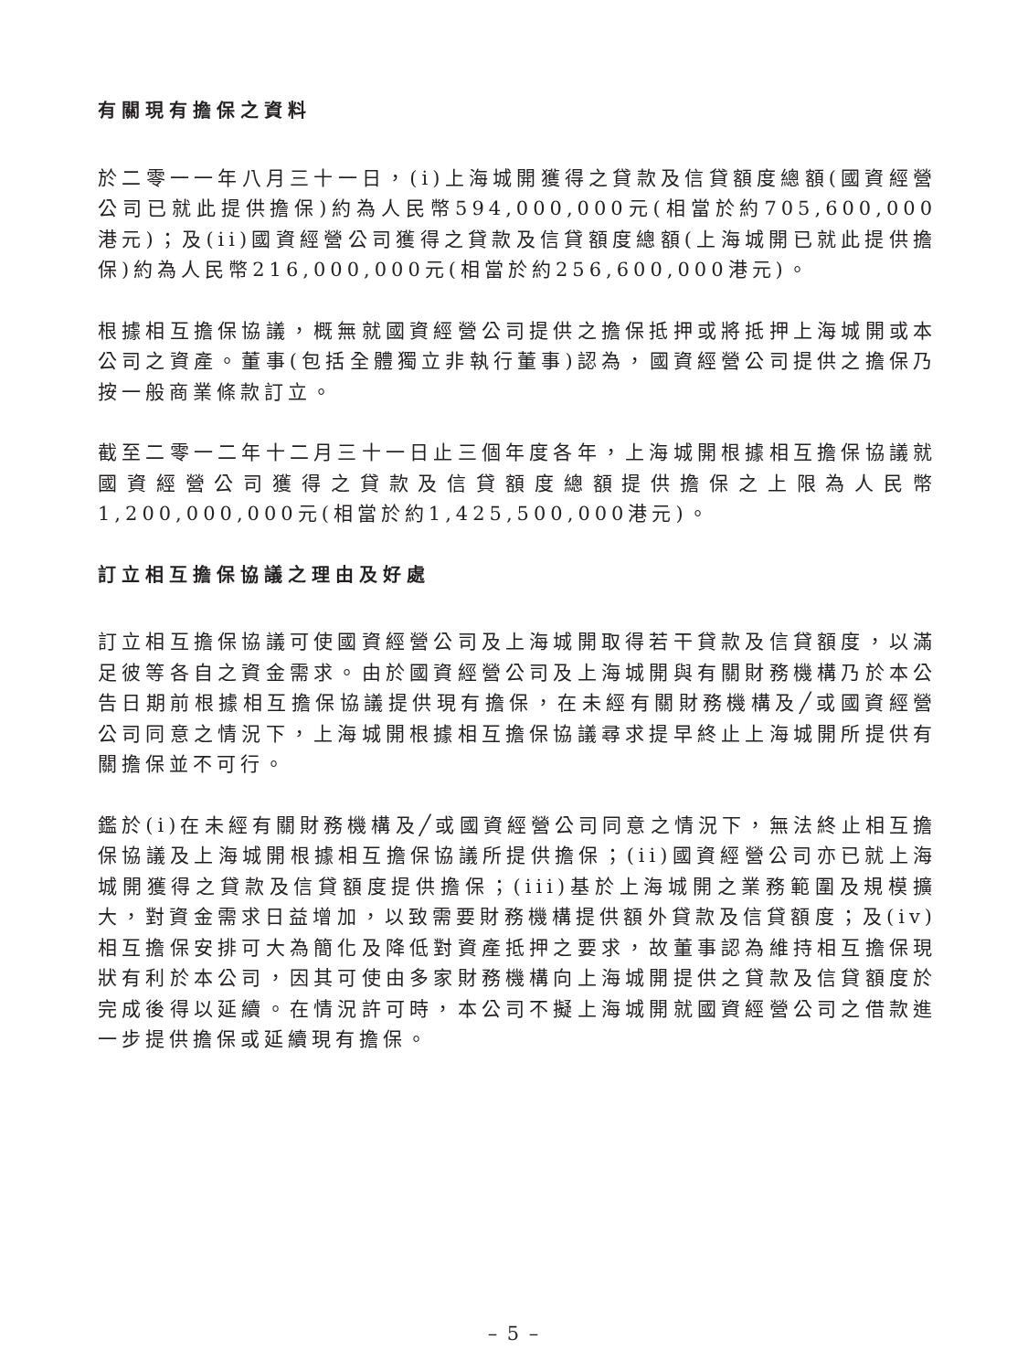有關現有擔保之資料
於二零一一年八月三十一日，(i)上海城開獲得之貸款及信貸額度總額(國資經營公司已就此提供擔保)約為人民幣594,000,000元(相當於約705,600,000港元)；及(ii)國資經營公司獲得之貸款及信貸額度總額(上海城開已就此提供擔保)約為人民幣216,000,000元(相當於約256,600,000港元)。
根據相互擔保協議，概無就國資經營公司提供之擔保抵押或將抵押上海城開或本公司之資產。董事(包括全體獨立非執行董事)認為，國資經營公司提供之擔保乃按一般商業條款訂立。
截至二零一二年十二月三十一日止三個年度各年，上海城開根據相互擔保協議就國資經營公司獲得之貸款及信貸額度總額提供擔保之上限為人民幣1,200,000,000元(相當於約1,425,500,000港元)。
訂立相互擔保協議之理由及好處
訂立相互擔保協議可使國資經營公司及上海城開取得若干貸款及信貸額度，以滿足彼等各自之資金需求。由於國資經營公司及上海城開與有關財務機構乃於本公告日期前根據相互擔保協議提供現有擔保，在未經有關財務機構及╱或國資經營公司同意之情況下，上海城開根據相互擔保協議尋求提早終止上海城開所提供有關擔保並不可行。
鑑於(i)在未經有關財務機構及╱或國資經營公司同意之情況下，無法終止相互擔保協議及上海城開根據相互擔保協議所提供擔保；(ii)國資經營公司亦已就上海城開獲得之貸款及信貸額度提供擔保；(iii)基於上海城開之業務範圍及規模擴大，對資金需求日益增加，以致需要財務機構提供額外貸款及信貸額度；及(iv)相互擔保安排可大為簡化及降低對資產抵押之要求，故董事認為維持相互擔保現狀有利於本公司，因其可使由多家財務機構向上海城開提供之貸款及信貸額度於完成後得以延續。在情況許可時，本公司不擬上海城開就國資經營公司之借款進一步提供擔保或延續現有擔保。
– 5 –